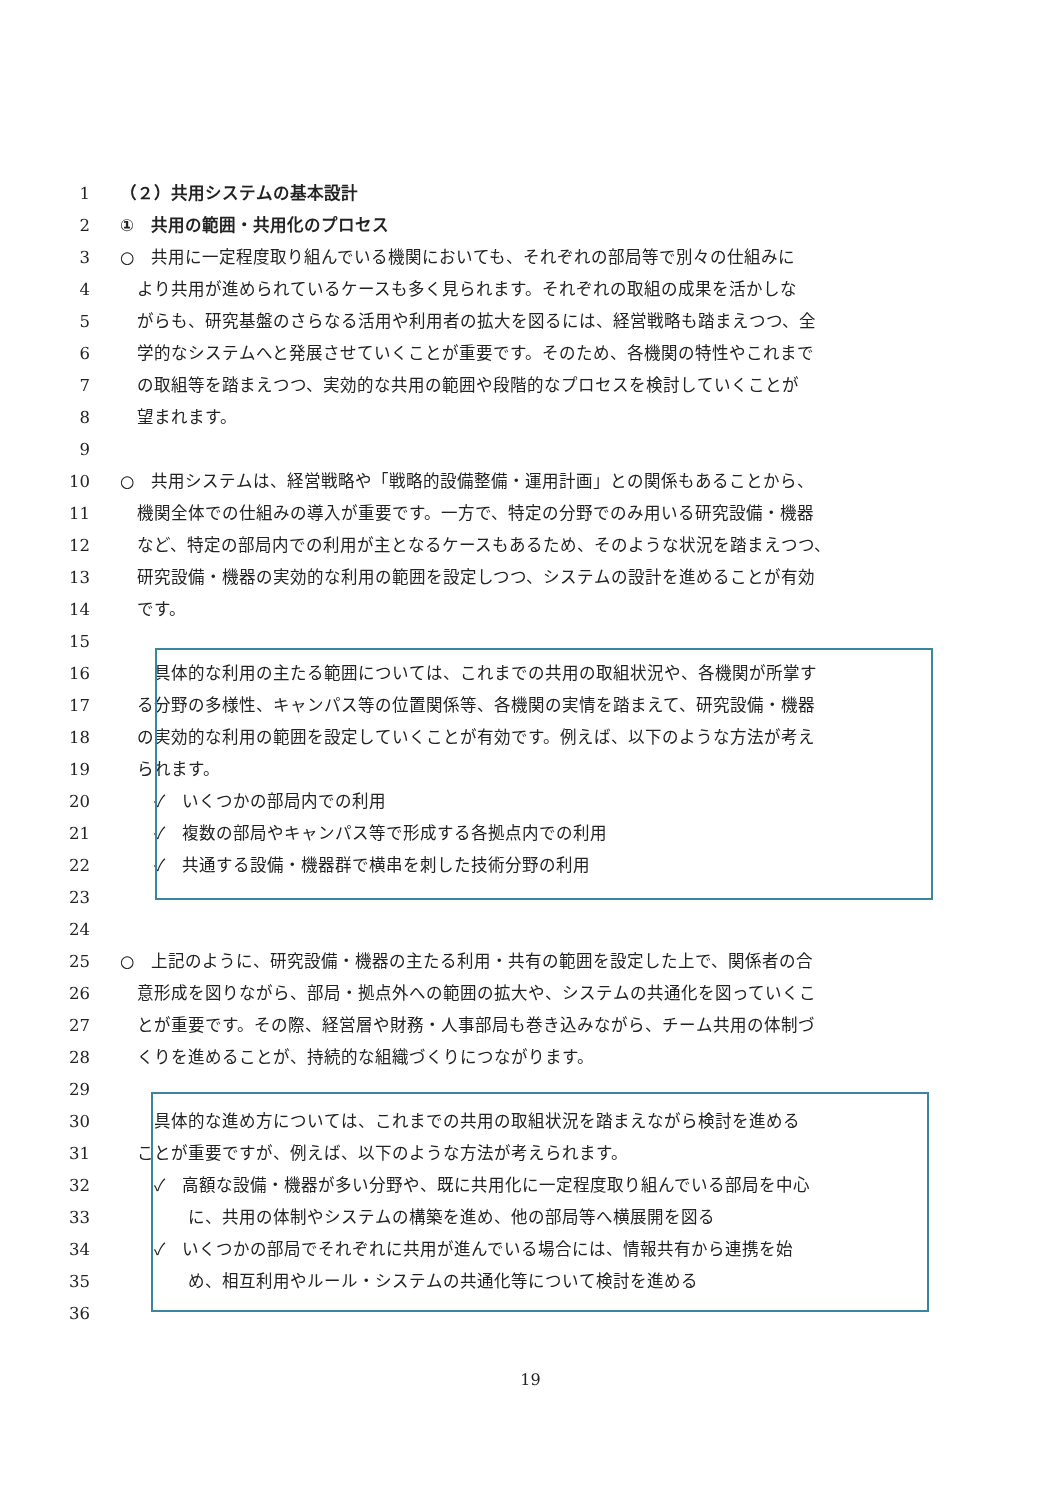1 （２）共用システムの基本設計
2 ①　共用の範囲・共用化のプロセス
3 ○　共用に一定程度取り組んでいる機関においても、それぞれの部局等で別々の仕組みに
4 　より共用が進められているケースも多く見られます。それぞれの取組の成果を活かしな
5 　がらも、研究基盤のさらなる活用や利用者の拡大を図るには、経営戦略も踏まえつつ、全
6 　学的なシステムへと発展させていくことが重要です。そのため、各機関の特性やこれまで
7 　の取組等を踏まえつつ、実効的な共用の範囲や段階的なプロセスを検討していくことが
8 　望まれます。
9
10 ○　共用システムは、経営戦略や「戦略的設備整備・運用計画」との関係もあることから、
11 　機関全体での仕組みの導入が重要です。一方で、特定の分野でのみ用いる研究設備・機器
12 　など、特定の部局内での利用が主となるケースもあるため、そのような状況を踏まえつつ、
13 　研究設備・機器の実効的な利用の範囲を設定しつつ、システムの設計を進めることが有効
14 　です。
15
16 　　具体的な利用の主たる範囲については、これまでの共用の取組状況や、各機関が所掌す
17 　る分野の多様性、キャンパス等の位置関係等、各機関の実情を踏まえて、研究設備・機器
18 　の実効的な利用の範囲を設定していくことが有効です。例えば、以下のような方法が考え
19 　られます。
20 　　✓　いくつかの部局内での利用
21 　　✓　複数の部局やキャンパス等で形成する各拠点内での利用
22 　　✓　共通する設備・機器群で横串を刺した技術分野の利用
23
24
25 ○　上記のように、研究設備・機器の主たる利用・共有の範囲を設定した上で、関係者の合
26 　意形成を図りながら、部局・拠点外への範囲の拡大や、システムの共通化を図っていくこ
27 　とが重要です。その際、経営層や財務・人事部局も巻き込みながら、チーム共用の体制づ
28 　くりを進めることが、持続的な組織づくりにつながります。
29
30 　　具体的な進め方については、これまでの共用の取組状況を踏まえながら検討を進める
31 　ことが重要ですが、例えば、以下のような方法が考えられます。
32 　　✓　高額な設備・機器が多い分野や、既に共用化に一定程度取り組んでいる部局を中心
33 　　　　に、共用の体制やシステムの構築を進め、他の部局等へ横展開を図る
34 　　✓　いくつかの部局でそれぞれに共用が進んでいる場合には、情報共有から連携を始
35 　　　　め、相互利用やルール・システムの共通化等について検討を進める
36
19